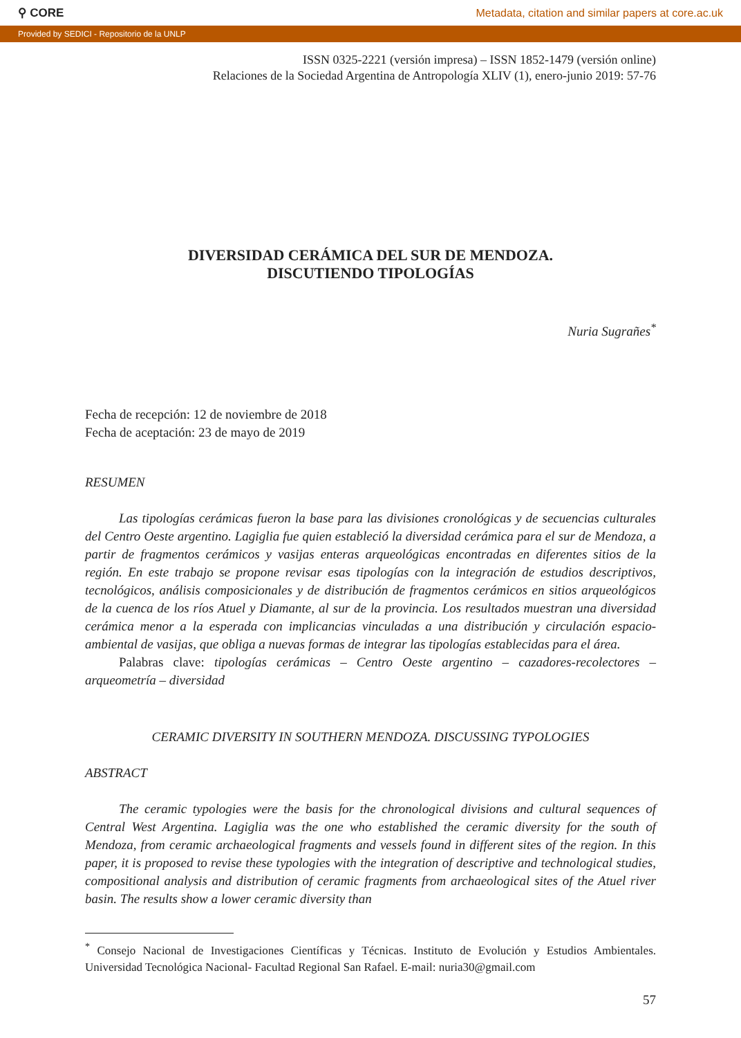⚲ CORE Metadata, citation and similar papers at core.ac.uk
Provided by SEDICI - Repositorio de la UNLP
ISSN 0325-2221 (versión impresa) – ISSN 1852-1479 (versión online)
Relaciones de la Sociedad Argentina de Antropología XLIV (1), enero-junio 2019: 57-76
DIVERSIDAD CERÁMICA DEL SUR DE MENDOZA.
DISCUTIENDO TIPOLOGÍAS
Nuria Sugrañes<sup>*</sup>
Fecha de recepción: 12 de noviembre de 2018
Fecha de aceptación: 23 de mayo de 2019
RESUMEN
Las tipologías cerámicas fueron la base para las divisiones cronológicas y de secuencias culturales del Centro Oeste argentino. Lagiglia fue quien estableció la diversidad cerámica para el sur de Mendoza, a partir de fragmentos cerámicos y vasijas enteras arqueológicas encontradas en diferentes sitios de la región. En este trabajo se propone revisar esas tipologías con la integración de estudios descriptivos, tecnológicos, análisis composicionales y de distribución de fragmentos cerámicos en sitios arqueológicos de la cuenca de los ríos Atuel y Diamante, al sur de la provincia. Los resultados muestran una diversidad cerámica menor a la esperada con implicancias vinculadas a una distribución y circulación espacio-ambiental de vasijas, que obliga a nuevas formas de integrar las tipologías establecidas para el área.
Palabras clave: tipologías cerámicas – Centro Oeste argentino – cazadores-recolectores – arqueometría – diversidad
CERAMIC DIVERSITY IN SOUTHERN MENDOZA. DISCUSSING TYPOLOGIES
ABSTRACT
The ceramic typologies were the basis for the chronological divisions and cultural sequences of Central West Argentina. Lagiglia was the one who established the ceramic diversity for the south of Mendoza, from ceramic archaeological fragments and vessels found in different sites of the region. In this paper, it is proposed to revise these typologies with the integration of descriptive and technological studies, compositional analysis and distribution of ceramic fragments from archaeological sites of the Atuel river basin. The results show a lower ceramic diversity than
<sup>*</sup> Consejo Nacional de Investigaciones Científicas y Técnicas. Instituto de Evolución y Estudios Ambientales. Universidad Tecnológica Nacional- Facultad Regional San Rafael. E-mail: nuria30@gmail.com
57